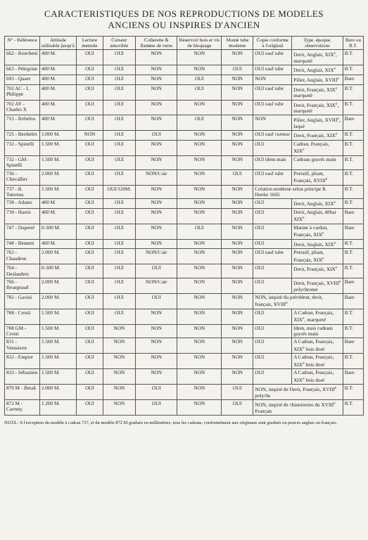CARACTERISTIQUES DE NOS REPRODUCTIONS DE MODELES
ANCIENS OU INSPIRES D'ANCIEN
| N° - Référence | Altitude utilisable jusqu'à | Lecture mentale | Curseur amovible | Collerette & flamme de verre | Réservoir bois et vis de bloquage | Monté tube moderne | Copie conforme à l'original | Type, époque, observations | Baro ou B.T. |
| --- | --- | --- | --- | --- | --- | --- | --- | --- | --- |
| 662 - Ronchetti | 400 M. | OUI | OUI | NON | NON | NON | OUI sauf tube | Droit, Anglais, XIX<sup>e</sup>, marqueté | B.T. |
| 663 - Pelegrino | 400 M. | OUI | OUI | NON | NON | OUI | OUI sauf tube | Droit, Anglais, XIX<sup>e</sup> | B.T. |
| 693 - Quare | 400 M. | OUI | OUI | NON | OUI | NON | NON | Pilier, Anglais, XVIII<sup>e</sup> | Baro |
| 702 AC - L. Philippe | 400 M. | OUI | OUI | NON | OUI | NON | OUI sauf tube | Droit, Français, XIX<sup>e</sup> marqueté | B.T. |
| 702 AY - Charles X | 400 M. | OUI | OUI | NON | NON | NON | OUI sauf tube | Droit, Français, XIX<sup>e</sup>, marqueté | B.T. |
| 715 - Robelou | 400 M. | OUI | OUI | NON | OUI | NON | NON | Pilier, Anglais, XVIII<sup>e</sup>, laqué | Baro |
| 725 - Berthelot | 1.000 M. | NON | OUI | OUI | NON | NON | OUI sauf curseur | Droit, Français, XIX<sup>e</sup> | B.T. |
| 732 - Spinelli | 1.500 M. | OUI | OUI | NON | NON | NON | OUI | Cadran, Français, XIX<sup>e</sup> | B.T. |
| 732 - GM - Spinelli | 1.500 M. | OUI | OUI | NON | NON | NON | OUI idem mais | Cadrans gravés main | B.T. |
| 736 - Chevallier | 2.000 M. | OUI | OUI | NON/Cuir | NON | OUI | OUI sauf tube | Portatif, pliant, Français, XVIII<sup>e</sup> | B.T. |
| 737 - R. Tatereau | 1.500 M. | OUI | OUI/120M. | NON | NON | NON | Création moderne selon principe R. Hooke 1665 | | B.T. |
| 738 - Adams | 400 M. | OUI | OUI | NON | NON | NON | OUI | Droit, Anglais, XIX<sup>e</sup> | B.T. |
| 739 - Harris | 400 M. | OUI | OUI | NON | NON | NON | OUI | Droit, Anglais, début XIX<sup>e</sup> | Baro |
| 747 - Duperré | 0-300 M. | OUI | OUI | NON | OUI | NON | OUI | Marine à cardan, Français, XIX<sup>e</sup> | Baro |
| 748 - Bennett | 400 M. | OUI | OUI | NON | NON | NON | OUI | Droit, Anglais, XIX<sup>e</sup> | B.T. |
| 763 - Chaudron | 2.000 M. | OUI | OUI | NON/Cuir | NON | NON | OUI sauf tube | Portatif, pliant, Français, XIX<sup>e</sup> | B.T. |
| 764 - Deslandres | 0-300 M. | OUI | OUI | OUI | NON | NON | OUI | Droit, Français, XIX<sup>e</sup> | B.T. |
| 766 - Bourgeaud | 2.000 M. | OUI | OUI | NON/Cuir | NON | NON | OUI | Droit, Français, XVIII<sup>e</sup> polychrome | Baro |
| 782 - Gavini | 2.000 M. | OUI | OUI | OUI | NON | NON | NON, inspiré du précédent, droit, français, XVIII<sup>e</sup> | | Baro |
| 788 - Crosti | 1.500 M. | OUI | OUI | NON | NON | NON | OUI | A Cadran, Français, XIX<sup>e</sup>, marqueté | B.T. |
| 788 GM - Crosti | 1.500 M. | OUI | NON | NON | NON | NON | OUI | Idem, mais cadrans gravés main | B.T. |
| 831 - Vernaison | 1.500 M. | OUI | NON | NON | NON | NON | OUI | A Cadran, Français, XIX<sup>e</sup> bois doré | Baro |
| 832 - Empire | 1.500 M. | OUI | NON | NON | NON | NON | OUI | A Cadran, Français, XIX<sup>e</sup> bois doré | B.T. |
| 833 - Sébastien | 1.500 M. | OUI | NON | NON | NON | NON | OUI | A Cadran, Français, XIX<sup>e</sup> bois doré | Baro |
| 870 M - Betali | 2.000 M. | OUI | NON | OUI | NON | OUI | NON, inspiré de Droit, Français, XVIII<sup>e</sup> polychr. | | B.T. |
| 872 M - Caromy | 1.200 M. | OUI | NON | OUI | NON | OUI | NON, inspiré de chinoiseries du XVIII<sup>e</sup> Français | | B.T. |
NOTA : A l'exception du modèle à cadran 737, et du modèle 872 M gradués en millimètres, tous les cadrans, conformément aux originaux sont gradués en pouces anglais ou français.